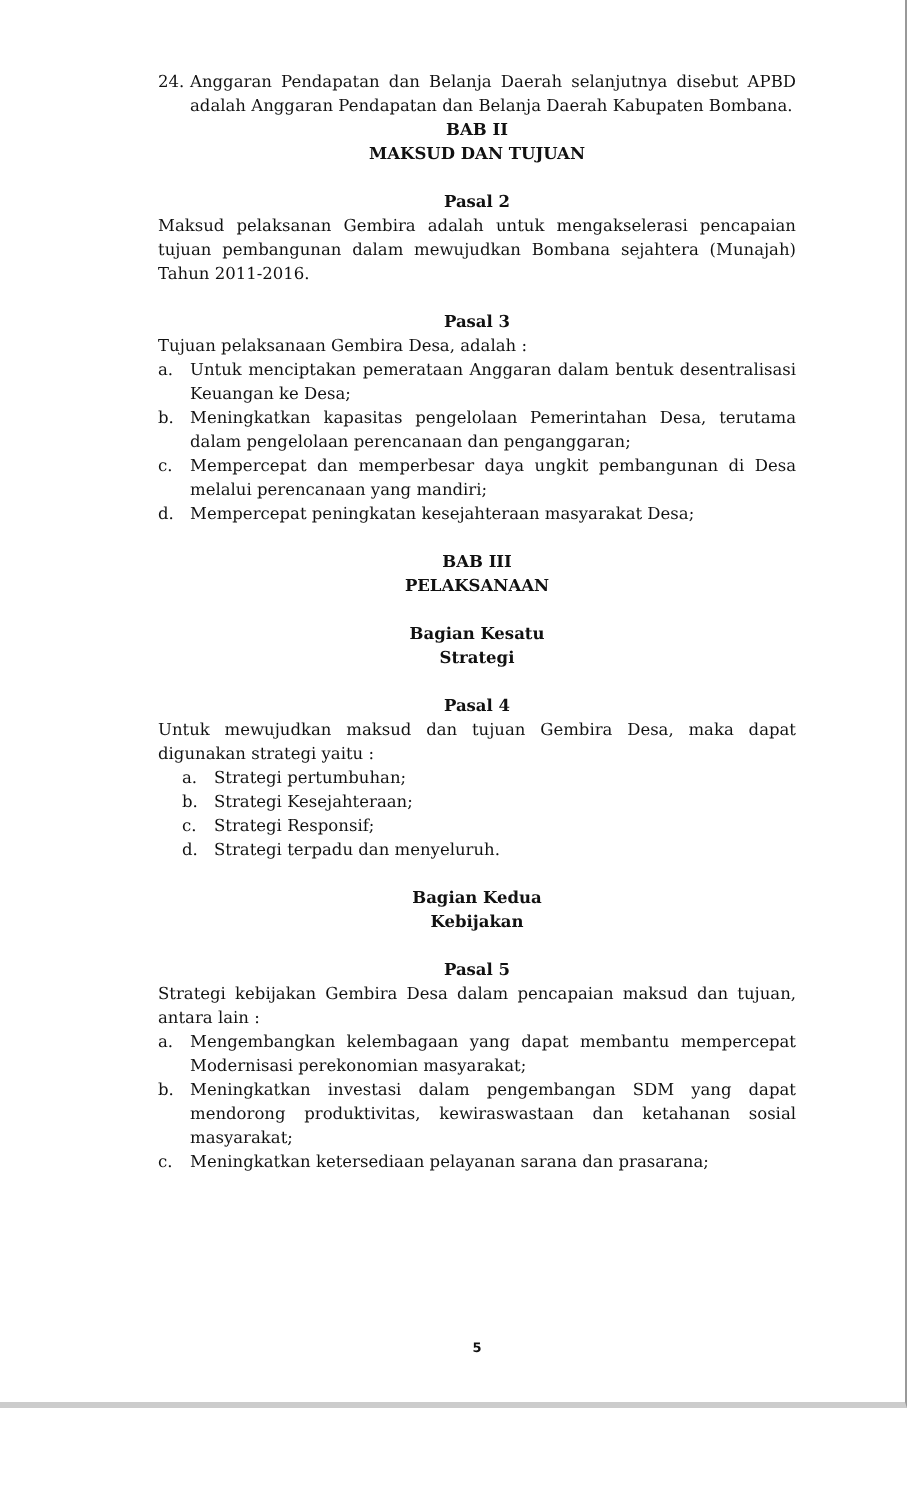24. Anggaran Pendapatan dan Belanja Daerah selanjutnya disebut APBD adalah Anggaran Pendapatan dan Belanja Daerah Kabupaten Bombana.
BAB II
MAKSUD DAN TUJUAN
Pasal 2
Maksud pelaksanan Gembira adalah untuk mengakselerasi pencapaian tujuan pembangunan dalam mewujudkan Bombana sejahtera (Munajah) Tahun 2011-2016.
Pasal 3
Tujuan pelaksanaan Gembira Desa, adalah :
a. Untuk menciptakan pemerataan Anggaran dalam bentuk desentralisasi Keuangan ke Desa;
b. Meningkatkan kapasitas pengelolaan Pemerintahan Desa, terutama dalam pengelolaan perencanaan dan penganggaran;
c. Mempercepat dan memperbesar daya ungkit pembangunan di Desa melalui perencanaan yang mandiri;
d. Mempercepat peningkatan kesejahteraan masyarakat Desa;
BAB III
PELAKSANAAN
Bagian Kesatu
Strategi
Pasal 4
Untuk mewujudkan maksud dan tujuan Gembira Desa, maka dapat digunakan strategi yaitu :
a. Strategi pertumbuhan;
b. Strategi Kesejahteraan;
c. Strategi Responsif;
d. Strategi terpadu dan menyeluruh.
Bagian Kedua
Kebijakan
Pasal 5
Strategi kebijakan Gembira Desa dalam pencapaian maksud dan tujuan, antara lain :
a. Mengembangkan kelembagaan yang dapat membantu mempercepat Modernisasi perekonomian masyarakat;
b. Meningkatkan investasi dalam pengembangan SDM yang dapat mendorong produktivitas, kewiraswastaan dan ketahanan sosial masyarakat;
c. Meningkatkan ketersediaan pelayanan sarana dan prasarana;
5